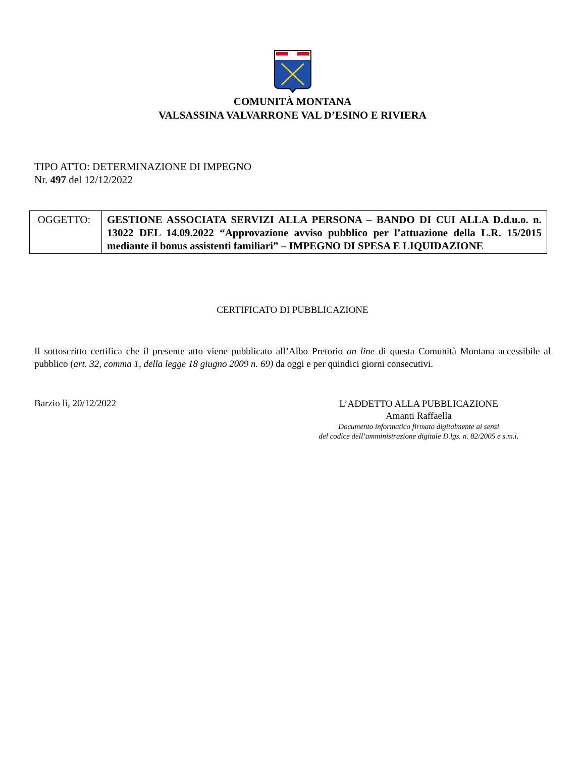COMUNITÀ MONTANA
VALSASSINA VALVARRONE VAL D’ESINO E RIVIERA
TIPO ATTO: DETERMINAZIONE DI IMPEGNO
Nr. 497 del 12/12/2022
| OGGETTO: | GESTIONE ASSOCIATA SERVIZI ALLA PERSONA – BANDO DI CUI ALLA D.d.u.o. n. 13022 DEL 14.09.2022 “Approvazione avviso pubblico per l’attuazione della L.R. 15/2015 mediante il bonus assistenti familiari” – IMPEGNO DI SPESA E LIQUIDAZIONE |
CERTIFICATO DI PUBBLICAZIONE
Il sottoscritto certifica che il presente atto viene pubblicato all’Albo Pretorio on line di questa Comunità Montana accessibile al pubblico (art. 32, comma 1, della legge 18 giugno 2009 n. 69) da oggi e per quindici giorni consecutivi.
Barzio lì, 20/12/2022
L’ADDETTO ALLA PUBBLICAZIONE
Amanti Raffaella
Documento informatico firmato digitalmente ai sensi
del codice dell’amministrazione digitale D.lgs. n. 82/2005 e s.m.i.